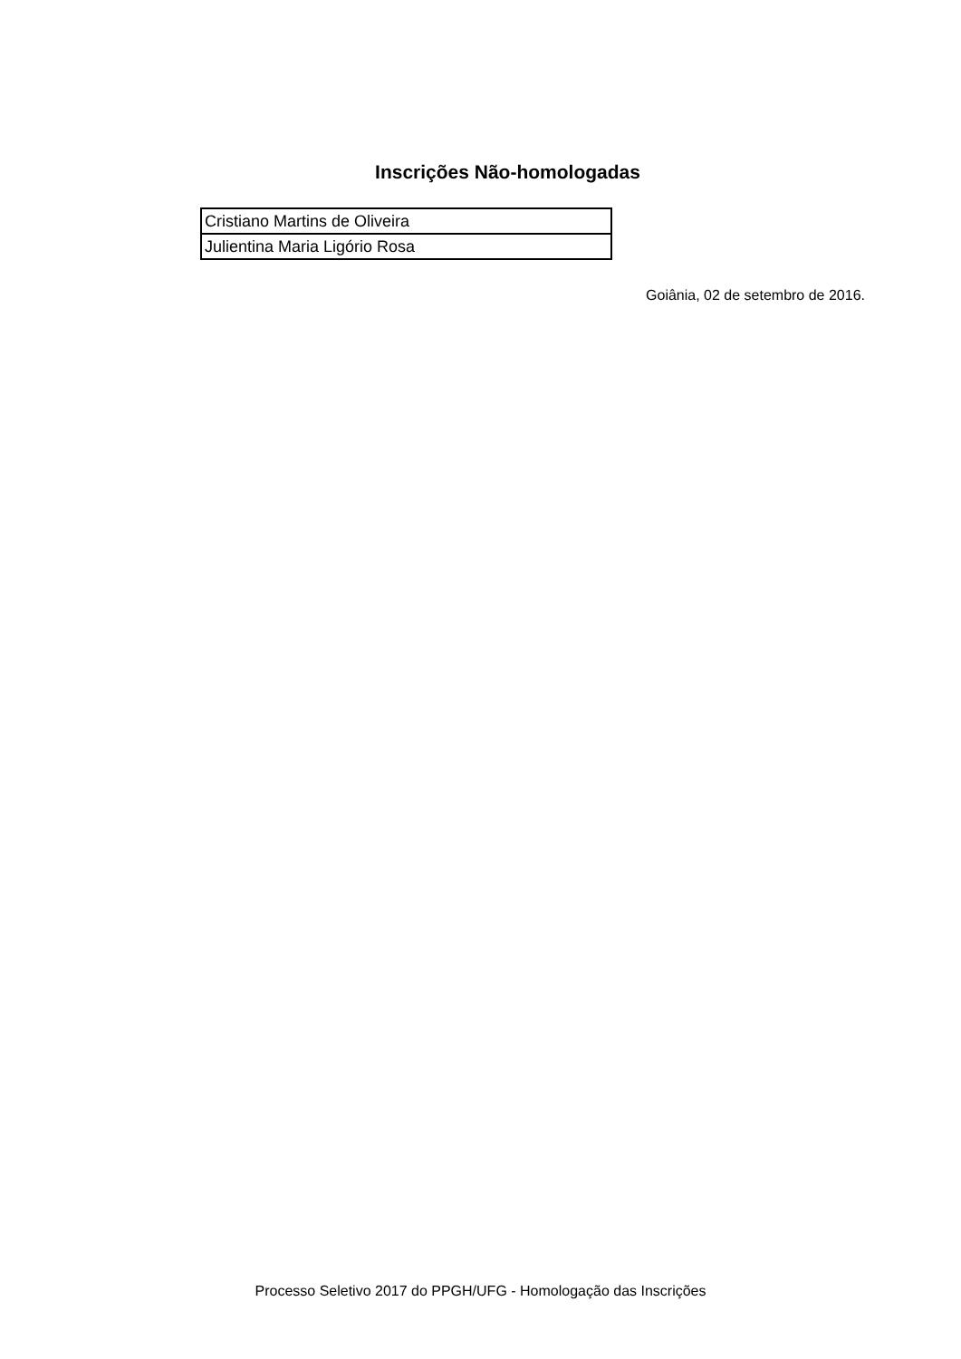Inscrições Não-homologadas
| Cristiano Martins de Oliveira |
| Julientina Maria Ligório Rosa |
Goiânia, 02 de setembro de 2016.
Processo Seletivo 2017 do PPGH/UFG - Homologação das Inscrições